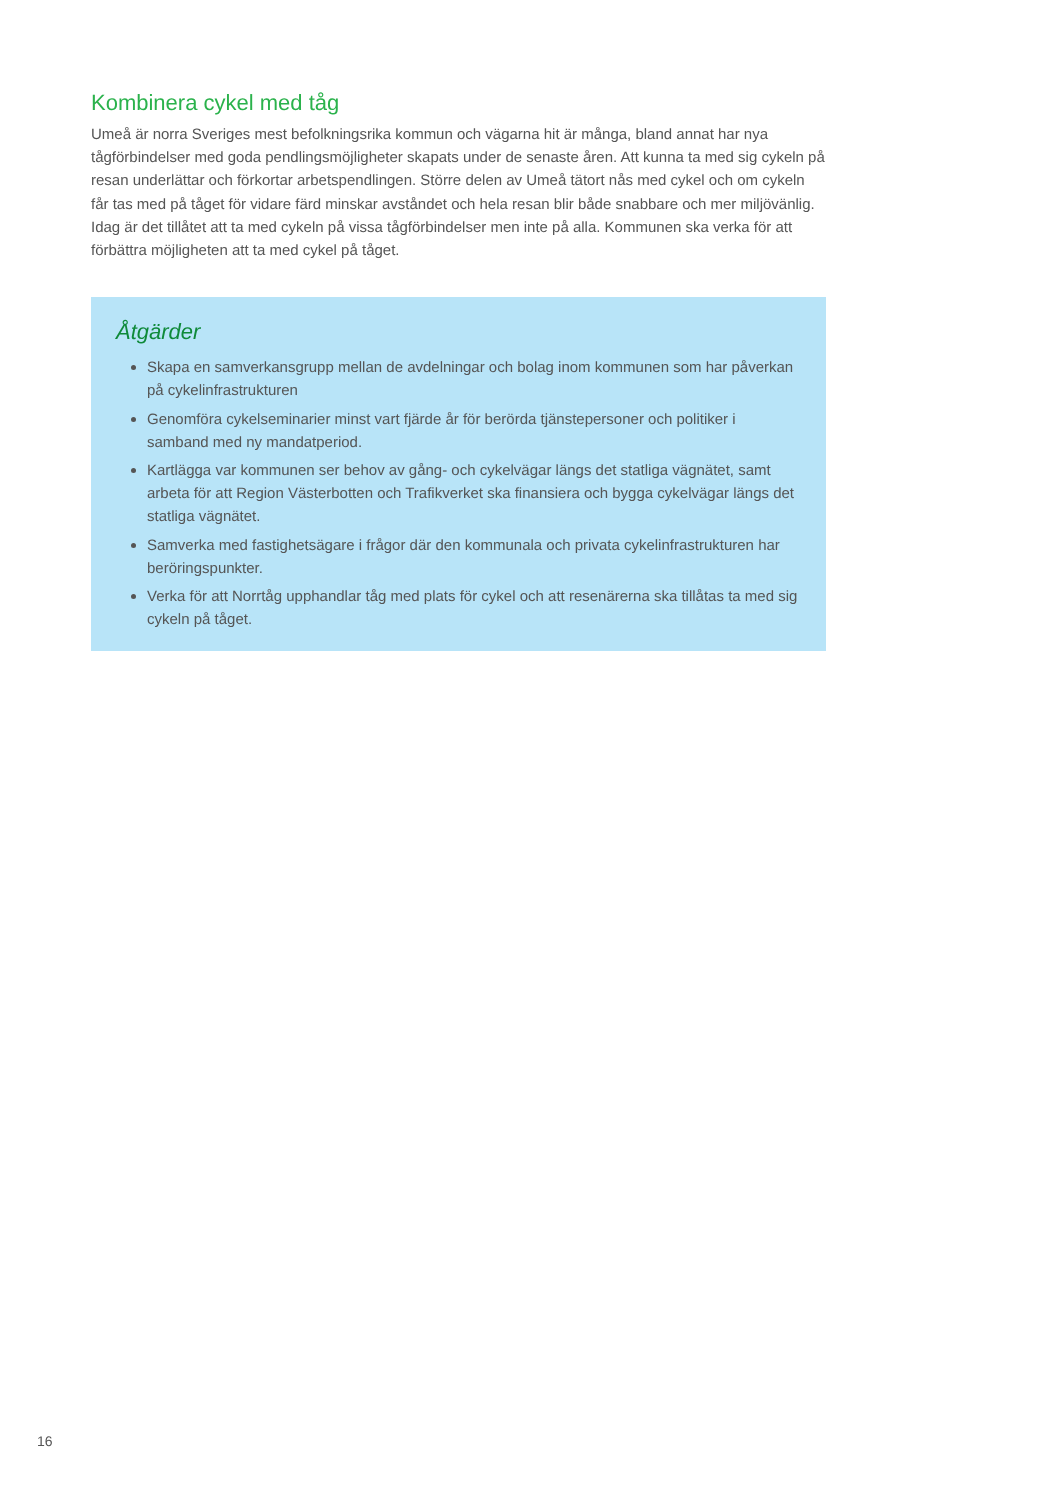Kombinera cykel med tåg
Umeå är norra Sveriges mest befolkningsrika kommun och vägarna hit är många, bland annat har nya tågförbindelser med goda pendlingsmöjligheter skapats under de senaste åren. Att kunna ta med sig cykeln på resan underlättar och förkortar arbetspendlingen. Större delen av Umeå tätort nås med cykel och om cykeln får tas med på tåget för vidare färd minskar avståndet och hela resan blir både snabbare och mer miljövänlig. Idag är det tillåtet att ta med cykeln på vissa tågförbindelser men inte på alla. Kommunen ska verka för att förbättra möjligheten att ta med cykel på tåget.
Åtgärder
Skapa en samverkansgrupp mellan de avdelningar och bolag inom kommunen som har påverkan på cykelinfrastrukturen
Genomföra cykelseminarier minst vart fjärde år för berörda tjänstepersoner och politiker i samband med ny mandatperiod.
Kartlägga var kommunen ser behov av gång- och cykelvägar längs det statliga vägnätet, samt arbeta för att Region Västerbotten och Trafikverket ska finansiera och bygga cykelvägar längs det statliga vägnätet.
Samverka med fastighetsägare i frågor där den kommunala och privata cykelinfrastrukturen har beröringspunkter.
Verka för att Norrtåg upphandlar tåg med plats för cykel och att resenärerna ska tillåtas ta med sig cykeln på tåget.
16